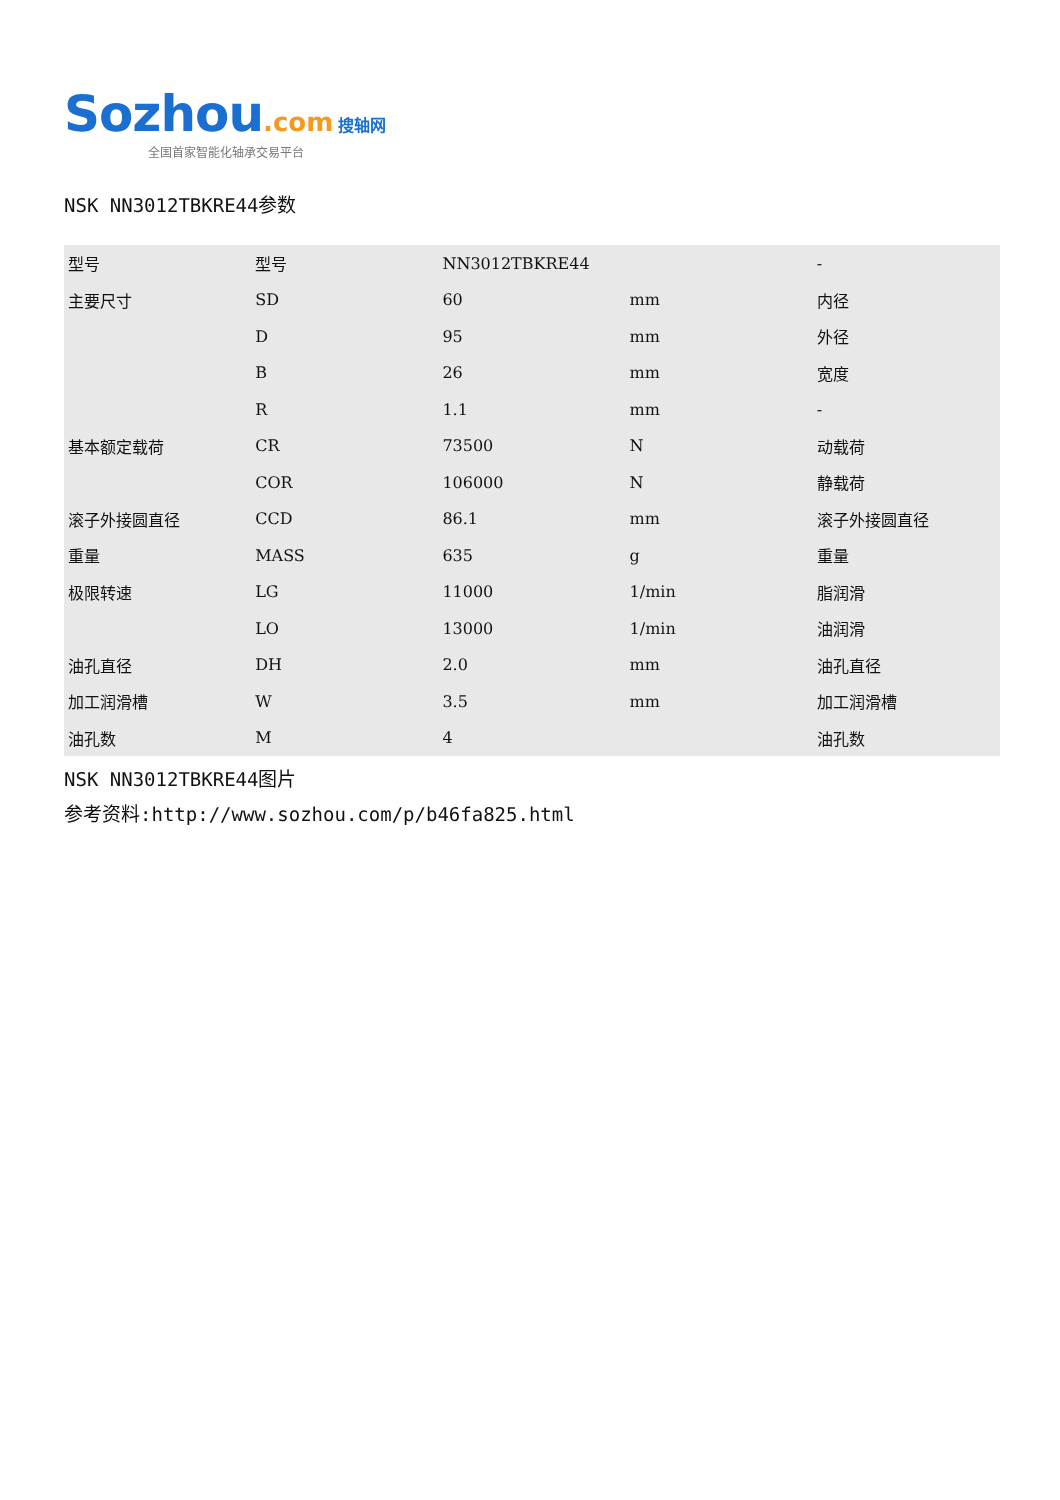Sozhou.com 搜轴网
全国首家智能化轴承交易平台
NSK NN3012TBKRE44参数
| 型号 | 型号 | NN3012TBKRE44 | | - |
| 主要尺寸 | SD | 60 | mm | 内径 |
| | D | 95 | mm | 外径 |
| | B | 26 | mm | 宽度 |
| | R | 1.1 | mm | - |
| 基本额定载荷 | CR | 73500 | N | 动载荷 |
| | COR | 106000 | N | 静载荷 |
| 滚子外接圆直径 | CCD | 86.1 | mm | 滚子外接圆直径 |
| 重量 | MASS | 635 | g | 重量 |
| 极限转速 | LG | 11000 | 1/min | 脂润滑 |
| | LO | 13000 | 1/min | 油润滑 |
| 油孔直径 | DH | 2.0 | mm | 油孔直径 |
| 加工润滑槽 | W | 3.5 | mm | 加工润滑槽 |
| 油孔数 | M | 4 | | 油孔数 |
NSK NN3012TBKRE44图片
参考资料:http://www.sozhou.com/p/b46fa825.html